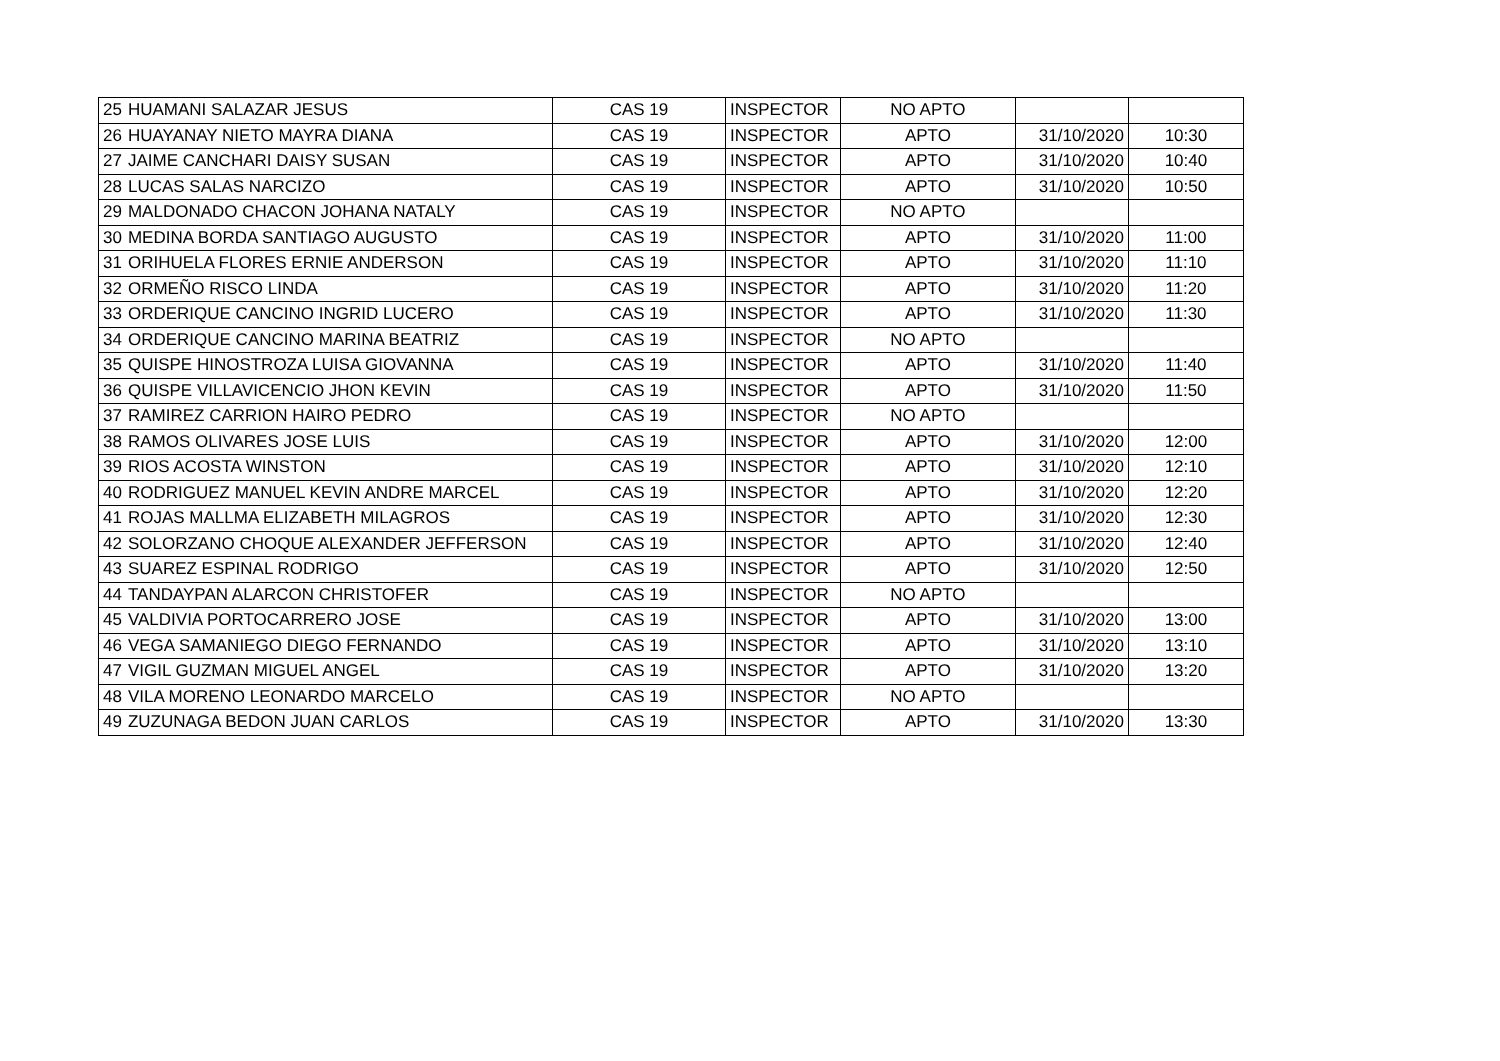| 25 | HUAMANI SALAZAR JESUS | CAS 19 | INSPECTOR | NO APTO | | |
| 26 | HUAYANAY NIETO MAYRA DIANA | CAS 19 | INSPECTOR | APTO | 31/10/2020 | 10:30 |
| 27 | JAIME CANCHARI DAISY SUSAN | CAS 19 | INSPECTOR | APTO | 31/10/2020 | 10:40 |
| 28 | LUCAS SALAS NARCIZO | CAS 19 | INSPECTOR | APTO | 31/10/2020 | 10:50 |
| 29 | MALDONADO CHACON JOHANA NATALY | CAS 19 | INSPECTOR | NO APTO | | |
| 30 | MEDINA BORDA SANTIAGO AUGUSTO | CAS 19 | INSPECTOR | APTO | 31/10/2020 | 11:00 |
| 31 | ORIHUELA FLORES ERNIE ANDERSON | CAS 19 | INSPECTOR | APTO | 31/10/2020 | 11:10 |
| 32 | ORMEÑO RISCO LINDA | CAS 19 | INSPECTOR | APTO | 31/10/2020 | 11:20 |
| 33 | ORDERIQUE CANCINO INGRID LUCERO | CAS 19 | INSPECTOR | APTO | 31/10/2020 | 11:30 |
| 34 | ORDERIQUE CANCINO MARINA BEATRIZ | CAS 19 | INSPECTOR | NO APTO | | |
| 35 | QUISPE HINOSTROZA LUISA GIOVANNA | CAS 19 | INSPECTOR | APTO | 31/10/2020 | 11:40 |
| 36 | QUISPE VILLAVICENCIO JHON KEVIN | CAS 19 | INSPECTOR | APTO | 31/10/2020 | 11:50 |
| 37 | RAMIREZ CARRION HAIRO PEDRO | CAS 19 | INSPECTOR | NO APTO | | |
| 38 | RAMOS OLIVARES JOSE LUIS | CAS 19 | INSPECTOR | APTO | 31/10/2020 | 12:00 |
| 39 | RIOS ACOSTA WINSTON | CAS 19 | INSPECTOR | APTO | 31/10/2020 | 12:10 |
| 40 | RODRIGUEZ MANUEL KEVIN ANDRE MARCEL | CAS 19 | INSPECTOR | APTO | 31/10/2020 | 12:20 |
| 41 | ROJAS MALLMA ELIZABETH MILAGROS | CAS 19 | INSPECTOR | APTO | 31/10/2020 | 12:30 |
| 42 | SOLORZANO CHOQUE ALEXANDER JEFFERSON | CAS 19 | INSPECTOR | APTO | 31/10/2020 | 12:40 |
| 43 | SUAREZ ESPINAL RODRIGO | CAS 19 | INSPECTOR | APTO | 31/10/2020 | 12:50 |
| 44 | TANDAYPAN ALARCON CHRISTOFER | CAS 19 | INSPECTOR | NO APTO | | |
| 45 | VALDIVIA PORTOCARRERO JOSE | CAS 19 | INSPECTOR | APTO | 31/10/2020 | 13:00 |
| 46 | VEGA SAMANIEGO DIEGO FERNANDO | CAS 19 | INSPECTOR | APTO | 31/10/2020 | 13:10 |
| 47 | VIGIL GUZMAN MIGUEL ANGEL | CAS 19 | INSPECTOR | APTO | 31/10/2020 | 13:20 |
| 48 | VILA MORENO LEONARDO MARCELO | CAS 19 | INSPECTOR | NO APTO | | |
| 49 | ZUZUNAGA BEDON JUAN CARLOS | CAS 19 | INSPECTOR | APTO | 31/10/2020 | 13:30 |